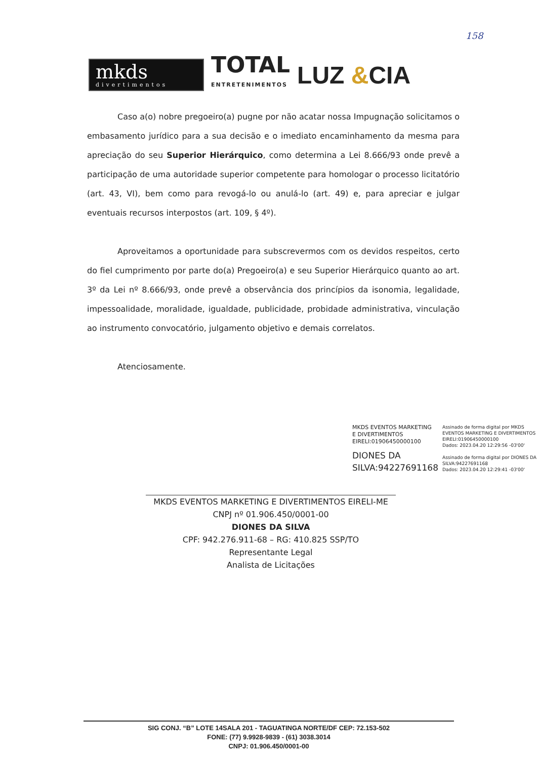158
mkds
divertimentos
TOTAL
ENTRETENIMENTOS
LUZ &CIA
Caso a(o) nobre pregoeiro(a) pugne por não acatar nossa Impugnação solicitamos o embasamento jurídico para a sua decisão e o imediato encaminhamento da mesma para apreciação do seu Superior Hierárquico, como determina a Lei 8.666/93 onde prevê a participação de uma autoridade superior competente para homologar o processo licitatório (art. 43, VI), bem como para revogá-lo ou anulá-lo (art. 49) e, para apreciar e julgar eventuais recursos interpostos (art. 109, § 4º).
Aproveitamos a oportunidade para subscrevermos com os devidos respeitos, certo do fiel cumprimento por parte do(a) Pregoeiro(a) e seu Superior Hierárquico quanto ao art. 3º da Lei nº 8.666/93, onde prevê a observância dos princípios da isonomia, legalidade, impessoalidade, moralidade, igualdade, publicidade, probidade administrativa, vinculação ao instrumento convocatório, julgamento objetivo e demais correlatos.
Atenciosamente.
MKDS EVENTOS MARKETING
E DIVERTIMENTOS
EIRELI:01906450000100
DIONES DA
SILVA:94227691168
Assinado de forma digital por MKDS EVENTOS MARKETING E DIVERTIMENTOS EIRELI:01906450000100
Dados: 2023.04.20 12:29:56 -03'00'
Assinado de forma digital por DIONES DA SILVA:94227691168
Dados: 2023.04.20 12:29:41 -03'00'
MKDS EVENTOS MARKETING E DIVERTIMENTOS EIRELI-ME
CNPJ nº 01.906.450/0001-00
DIONES DA SILVA
CPF: 942.276.911-68 – RG: 410.825 SSP/TO
Representante Legal
Analista de Licitações
SIG CONJ. “B” LOTE 14SALA 201 - TAGUATINGA NORTE/DF CEP: 72.153-502
FONE: (77) 9.9928-9839 - (61) 3038.3014
CNPJ: 01.906.450/0001-00